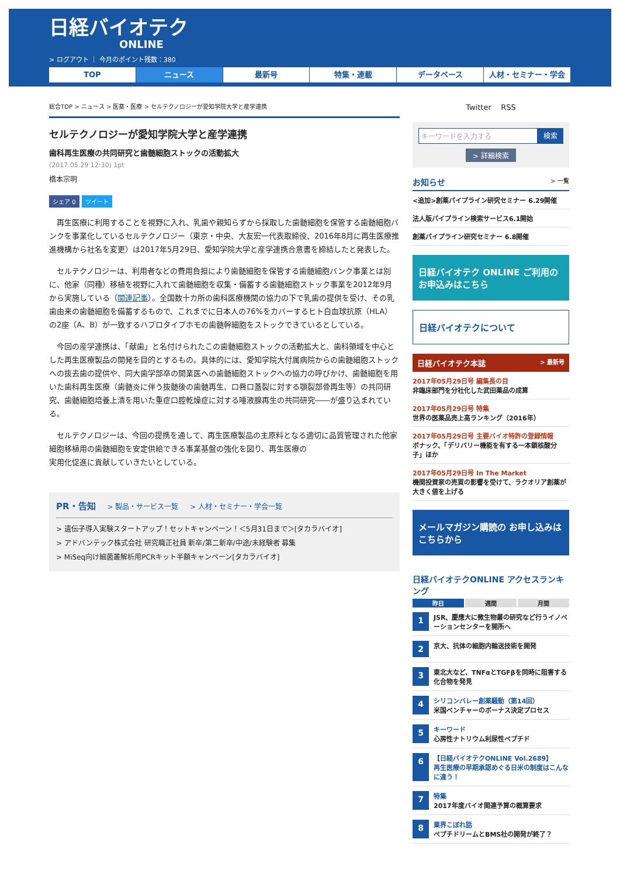日経バイオテク
ONLINE
> ログアウト ｜ 今月のポイント残数：380
TOP ニュース 最新号 特集・連載 データベース 人材・セミナー・学会
総合TOP > ニュース > 医薬・医療 > セルテクノロジーが愛知学院大学と産学連携
セルテクノロジーが愛知学院大学と産学連携
歯科再生医療の共同研究と歯髄細胞ストックの活動拡大
(2017.05.29 12:30) 1pt
橋本宗明
シェア 0 ツイート
再生医療に利用することを視野に入れ、乳歯や親知らずから採取した歯髄細胞を保管する歯髄細胞バンクを事業化しているセルテクノロジー（東京・中央、大友宏一代表取締役、2016年8月に再生医療推進機構から社名を変更）は2017年5月29日、愛知学院大学と産学連携合意書を締結したと発表した。
セルテクノロジーは、利用者などの費用負担により歯髄細胞を保管する歯髄細胞バンク事業とは別に、他家（同種）移植を視野に入れて歯髄細胞を収集・備蓄する歯髄細胞ストック事業を2012年9月から実施している（関連記事）。全国数十カ所の歯科医療機関の協力の下で乳歯の提供を受け、その乳歯由来の歯髄細胞を備蓄するもので、これまでに日本人の76%をカバーするヒト白血球抗原（HLA）の2座（A、B）が一致するハプロタイプホモの歯髄幹細胞をストックできているとしている。
今回の産学連携は、「献歯」と名付けられたこの歯髄細胞ストックの活動拡大と、歯科領域を中心とした再生医療製品の開発を目的とするもの。具体的には、愛知学院大付属病院からの歯髄細胞ストックへの抜去歯の提供や、同大歯学部卒の開業医への歯髄細胞ストックへの協力の呼びかけ、歯髄細胞を用いた歯科再生医療（歯髄炎に伴う抜髄後の歯髄再生、口唇口蓋裂に対する顎裂部骨再生等）の共同研究、歯髄細胞培養上清を用いた重症口腔乾燥症に対する唾液腺再生の共同研究――が盛り込まれている。
セルテクノロジーは、今回の提携を通して、再生医療製品の主原料となる適切に品質管理された他家細胞移植用の歯髄細胞を安定供給できる事業基盤の強化を図り、再生医療の
実用化促進に貢献していきたいとしている。
PR・告知 > 製品・サービス一覧 > 人材・セミナー・学会一覧
> 遺伝子導入実験スタートアップ！セットキャンペーン！＜5月31日まで＞[タカラバイオ]
> アドバンテック株式会社 研究職正社員 新卒/第二新卒/中途/未経験者 募集
> MiSeq向け細菌叢解析用PCRキット半額キャンペーン[タカラバイオ]
Twitter RSS
キーワードを入力する 検索
> 詳細検索
お知らせ > 一覧
<追加>創薬パイプライン研究セミナー 6.29開催
法人版パイプライン検索サービス6.1開始
創薬パイプライン研究セミナー 6.8開催
日経バイオテク ONLINE ご利用の お申込みはこちら
日経バイオテクについて
日経バイオテク本誌 > 最新号
2017年05月29日号 編集長の目
非臨床部門を分社化した武田薬品の成算
2017年05月29日号 特集
世界の医薬品売上高ランキング（2016年）
2017年05月29日号 主要バイオ特許の登録情報
ボナック、「デリバリー機能を有する一本鎖核酸分子」ほか
2017年05月29日号 In The Market
機関投資家の売買の影響を受けて、ラクオリア創薬が大きく値を上げる
メールマガジン購読の お申し込みはこちらから
日経バイオテクONLINE アクセスランキング
昨日 週間 月間
1
JSR、慶應大に微生物叢の研究など行うイノベーションセンターを開所へ
2
京大、抗体の細胞内輸送技術を開発
3
東北大など、TNFαとTGFβを同時に阻害する化合物を発見
4
シリコンバレー創薬騒動（第14回）
米国ベンチャーのボーナス決定プロセス
5
キーワード
心房性ナトリウム利尿性ペプチド
6
【日経バイオテクONLINE Vol.2689】
再生医療の早期承認めぐる日米の制度はこんなに違う！
7
特集
2017年度バイオ関連予算の概算要求
8
業界こぼれ話
ペプチドリームとBMS社の開発が終了？